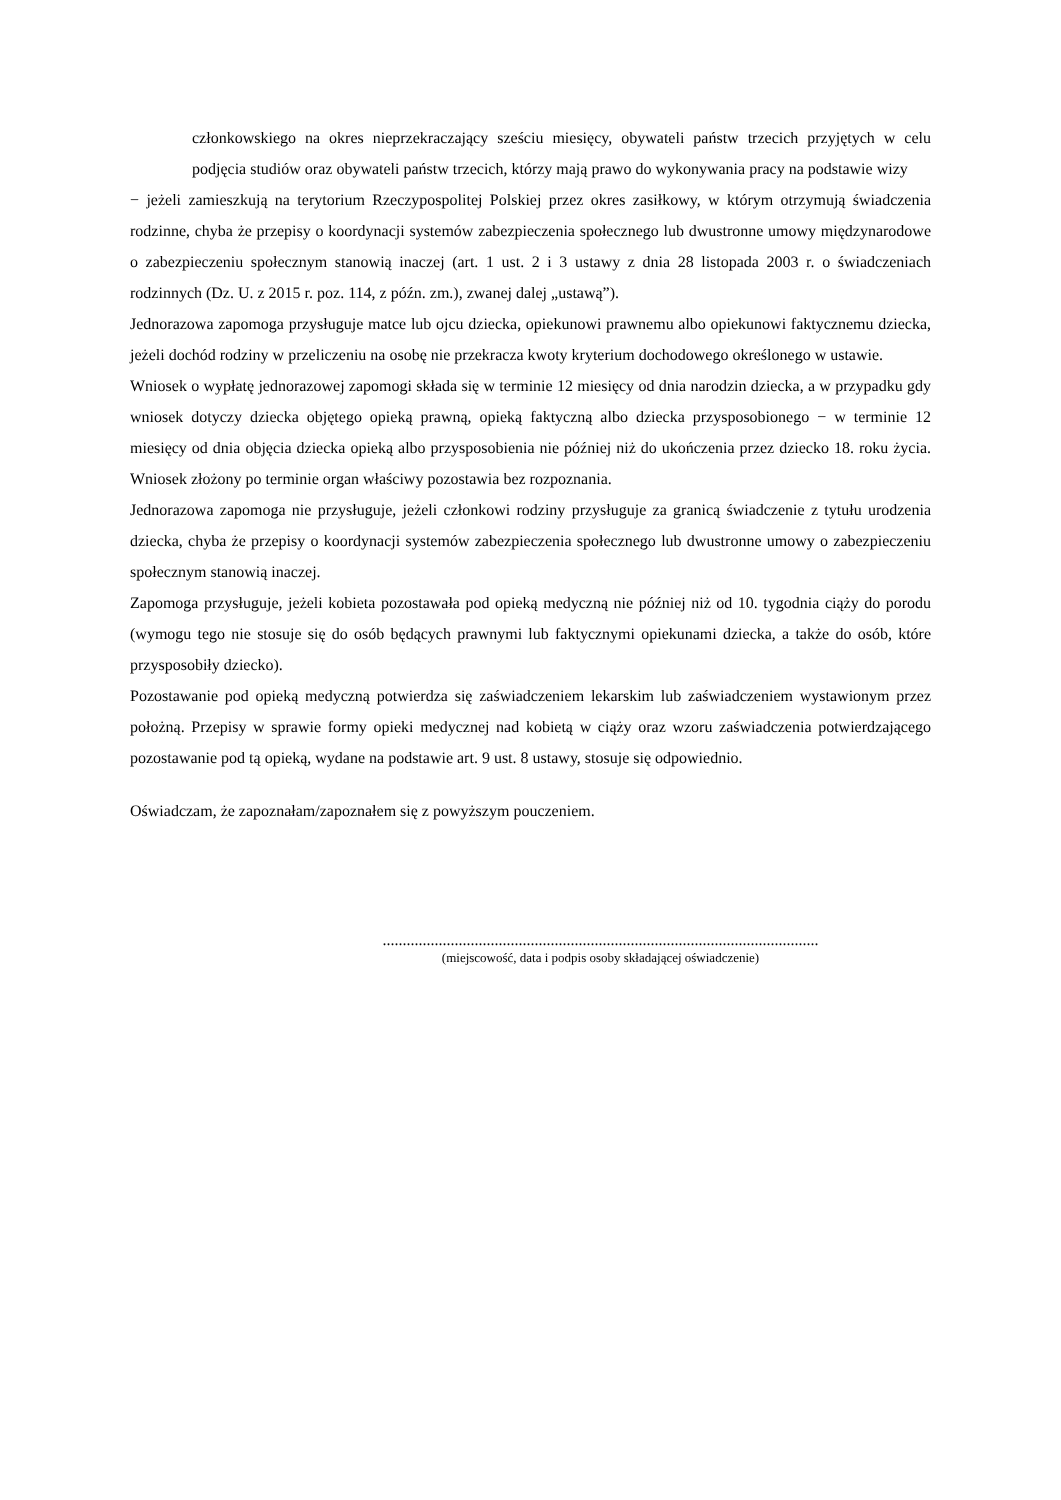członkowskiego na okres nieprzekraczający sześciu miesięcy, obywateli państw trzecich przyjętych w celu podjęcia studiów oraz obywateli państw trzecich, którzy mają prawo do wykonywania pracy na podstawie wizy
− jeżeli zamieszkują na terytorium Rzeczypospolitej Polskiej przez okres zasiłkowy, w którym otrzymują świadczenia rodzinne, chyba że przepisy o koordynacji systemów zabezpieczenia społecznego lub dwustronne umowy międzynarodowe o zabezpieczeniu społecznym stanowią inaczej (art. 1 ust. 2 i 3 ustawy z dnia 28 listopada 2003 r. o świadczeniach rodzinnych (Dz. U. z 2015 r. poz. 114, z późn. zm.), zwanej dalej „ustawą”).
Jednorazowa zapomoga przysługuje matce lub ojcu dziecka, opiekunowi prawnemu albo opiekunowi faktycznemu dziecka, jeżeli dochód rodziny w przeliczeniu na osobę nie przekracza kwoty kryterium dochodowego określonego w ustawie.
Wniosek o wypłatę jednorazowej zapomogi składa się w terminie 12 miesięcy od dnia narodzin dziecka, a w przypadku gdy wniosek dotyczy dziecka objętego opieką prawną, opieką faktyczną albo dziecka przysposobionego − w terminie 12 miesięcy od dnia objęcia dziecka opieką albo przysposobienia nie później niż do ukończenia przez dziecko 18. roku życia. Wniosek złożony po terminie organ właściwy pozostawia bez rozpoznania.
Jednorazowa zapomoga nie przysługuje, jeżeli członkowi rodziny przysługuje za granicą świadczenie z tytułu urodzenia dziecka, chyba że przepisy o koordynacji systemów zabezpieczenia społecznego lub dwustronne umowy o zabezpieczeniu społecznym stanowią inaczej.
Zapomoga przysługuje, jeżeli kobieta pozostawała pod opieką medyczną nie później niż od 10. tygodnia ciąży do porodu (wymogu tego nie stosuje się do osób będących prawnymi lub faktycznymi opiekunami dziecka, a także do osób, które przysposobiły dziecko).
Pozostawanie pod opieką medyczną potwierdza się zaświadczeniem lekarskim lub zaświadczeniem wystawionym przez położną. Przepisy w sprawie formy opieki medycznej nad kobietą w ciąży oraz wzoru zaświadczenia potwierdzającego pozostawanie pod tą opieką, wydane na podstawie art. 9 ust. 8 ustawy, stosuje się odpowiednio.
Oświadczam, że zapoznałam/zapoznałem się z powyższym pouczeniem.
.............................................................................................................
(miejscowość, data i podpis osoby składającej oświadczenie)